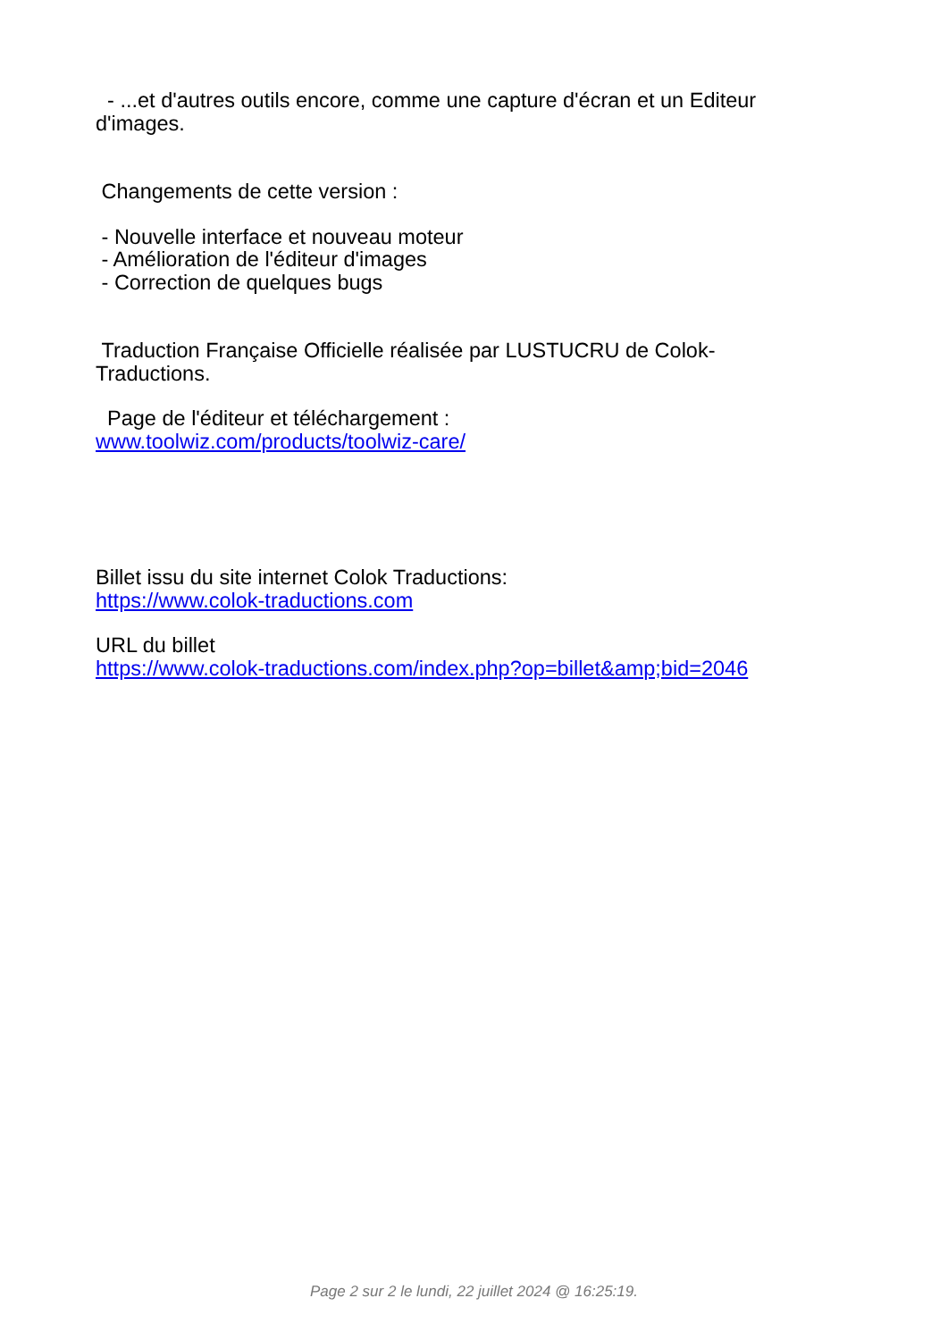- ...et d'autres outils encore, comme une capture d'écran et un Editeur d'images.
Changements de cette version :
- Nouvelle interface et nouveau moteur
- Amélioration de l'éditeur d'images
- Correction de quelques bugs
Traduction Française Officielle réalisée par LUSTUCRU de Colok-Traductions.
Page de l'éditeur et téléchargement :
www.toolwiz.com/products/toolwiz-care/
Billet issu du site internet Colok Traductions:
https://www.colok-traductions.com
URL du billet
https://www.colok-traductions.com/index.php?op=billet&amp;bid=2046
Page 2 sur 2 le lundi, 22 juillet 2024 @ 16:25:19.